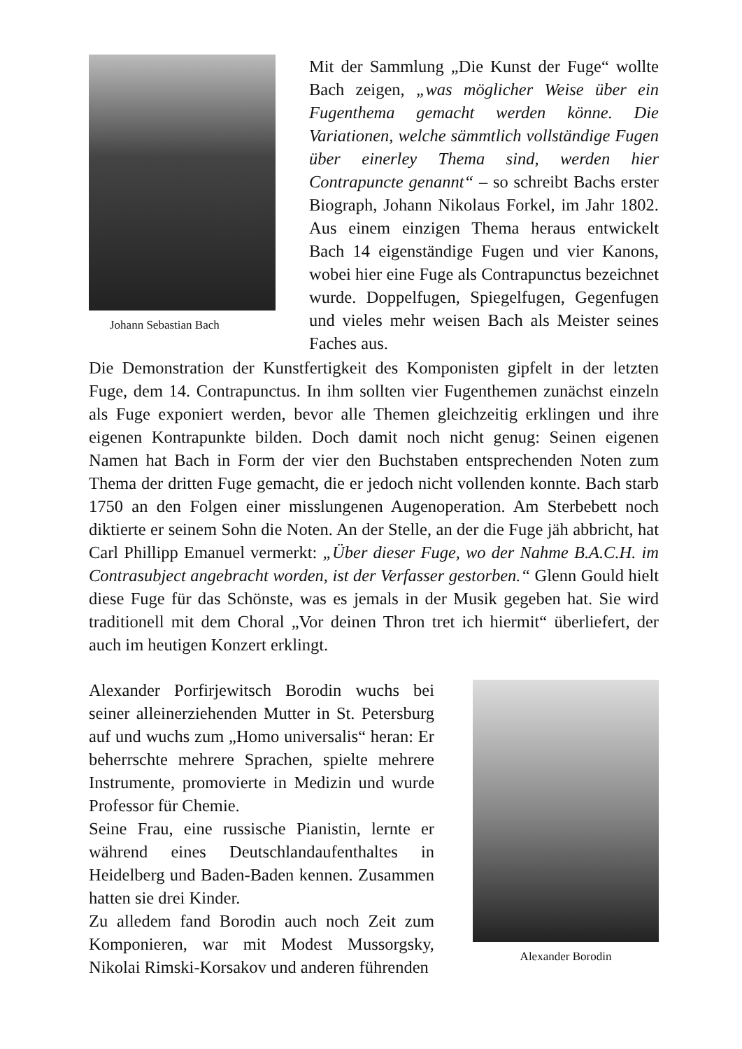Johann Sebastian Bach
Mit der Sammlung „Die Kunst der Fuge“ wollte Bach zeigen, „was möglicher Weise über ein Fugenthema gemacht werden könne. Die Variationen, welche sämmtlich vollständige Fugen über einerley Thema sind, werden hier Contrapuncte genannt“ – so schreibt Bachs erster Biograph, Johann Nikolaus Forkel, im Jahr 1802. Aus einem einzigen Thema heraus entwickelt Bach 14 eigenständige Fugen und vier Kanons, wobei hier eine Fuge als Contrapunctus bezeichnet wurde. Doppelfugen, Spiegelfugen, Gegenfugen und vieles mehr weisen Bach als Meister seines Faches aus.
Die Demonstration der Kunstfertigkeit des Komponisten gipfelt in der letzten Fuge, dem 14. Contrapunctus. In ihm sollten vier Fugenthemen zunächst einzeln als Fuge exponiert werden, bevor alle Themen gleichzeitig erklingen und ihre eigenen Kontrapunkte bilden. Doch damit noch nicht genug: Seinen eigenen Namen hat Bach in Form der vier den Buchstaben entsprechenden Noten zum Thema der dritten Fuge gemacht, die er jedoch nicht vollenden konnte. Bach starb 1750 an den Folgen einer misslungenen Augenoperation. Am Sterbebett noch diktierte er seinem Sohn die Noten. An der Stelle, an der die Fuge jäh abbricht, hat Carl Phillipp Emanuel vermerkt: „Über dieser Fuge, wo der Nahme B.A.C.H. im Contrasubject angebracht worden, ist der Verfasser gestorben.“ Glenn Gould hielt diese Fuge für das Schönste, was es jemals in der Musik gegeben hat. Sie wird traditionell mit dem Choral „Vor deinen Thron tret ich hiermit“ überliefert, der auch im heutigen Konzert erklingt.
Alexander Porfirjewitsch Borodin wuchs bei seiner alleinerziehenden Mutter in St. Petersburg auf und wuchs zum „Homo universalis“ heran: Er beherrschte mehrere Sprachen, spielte mehrere Instrumente, promovierte in Medizin und wurde Professor für Chemie.
Seine Frau, eine russische Pianistin, lernte er während eines Deutschlandaufenthaltes in Heidelberg und Baden-Baden kennen. Zusammen hatten sie drei Kinder.
Zu alledem fand Borodin auch noch Zeit zum Komponieren, war mit Modest Mussorgsky, Nikolai Rimski-Korsakov und anderen führenden
Alexander Borodin